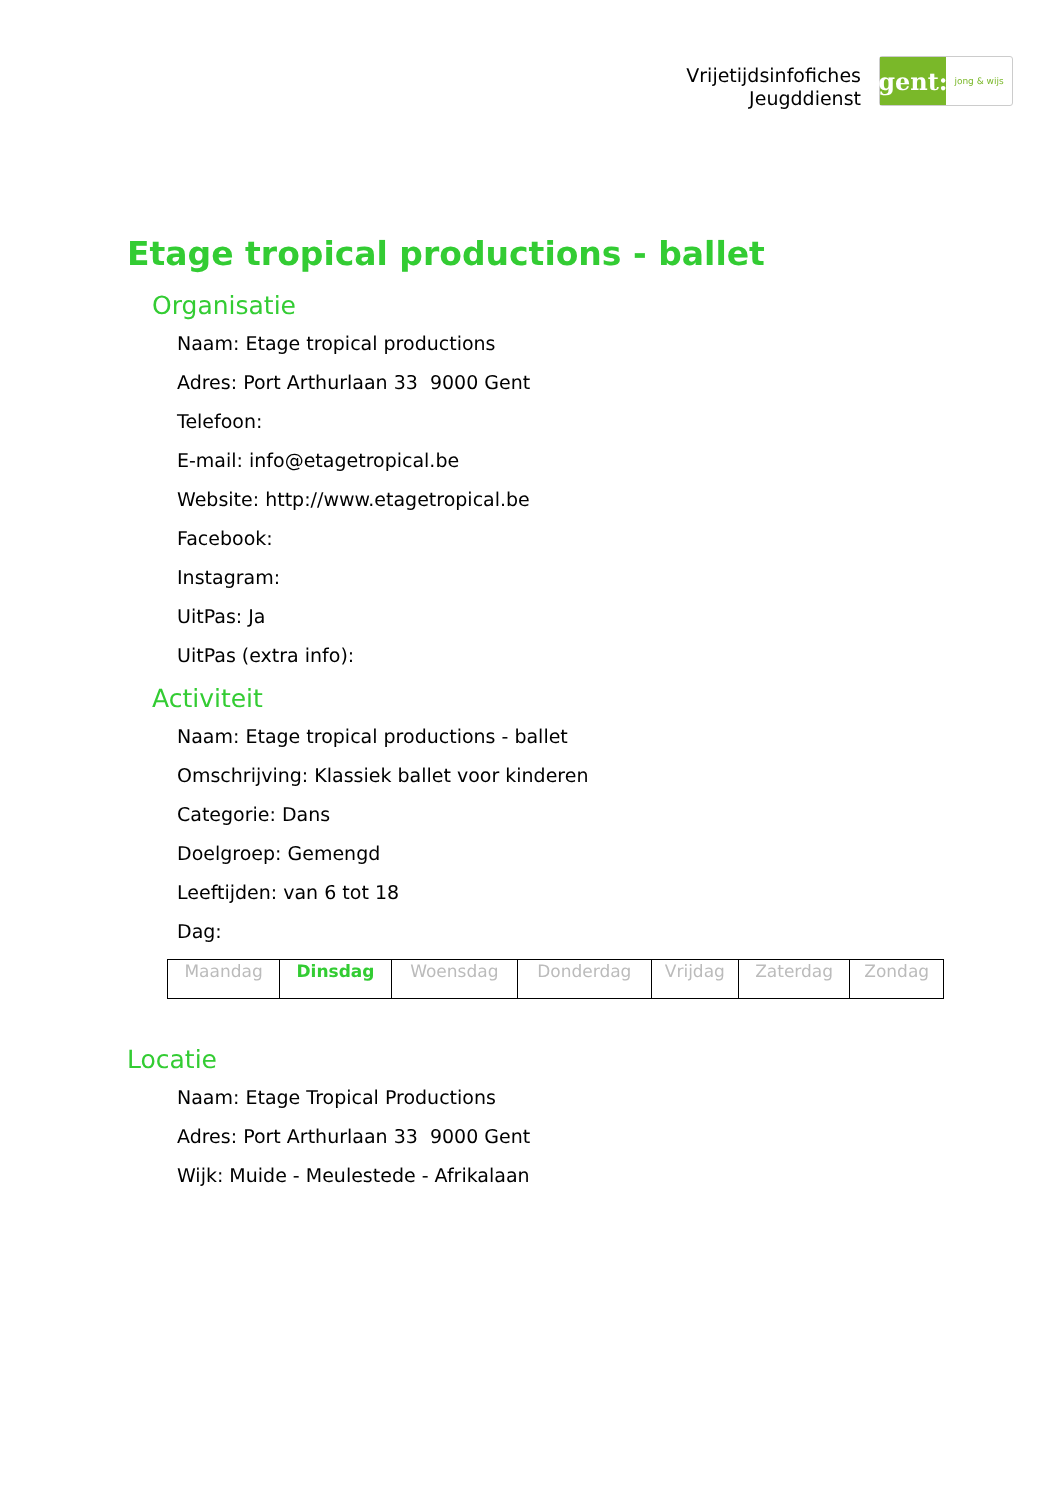Vrijetijdsinfofiches
Jeugddienst
gent:
jong & wijs
Etage tropical productions - ballet
Organisatie
Naam: Etage tropical productions
Adres: Port Arthurlaan 33 9000 Gent
Telefoon:
E-mail: info@etagetropical.be
Website: http://www.etagetropical.be
Facebook:
Instagram:
UitPas: Ja
UitPas (extra info):
Activiteit
Naam: Etage tropical productions - ballet
Omschrijving: Klassiek ballet voor kinderen
Categorie: Dans
Doelgroep: Gemengd
Leeftijden: van 6 tot 18
Dag:
| Maandag | Dinsdag | Woensdag | Donderdag | Vrijdag | Zaterdag | Zondag |
Locatie
Naam: Etage Tropical Productions
Adres: Port Arthurlaan 33 9000 Gent
Wijk: Muide - Meulestede - Afrikalaan